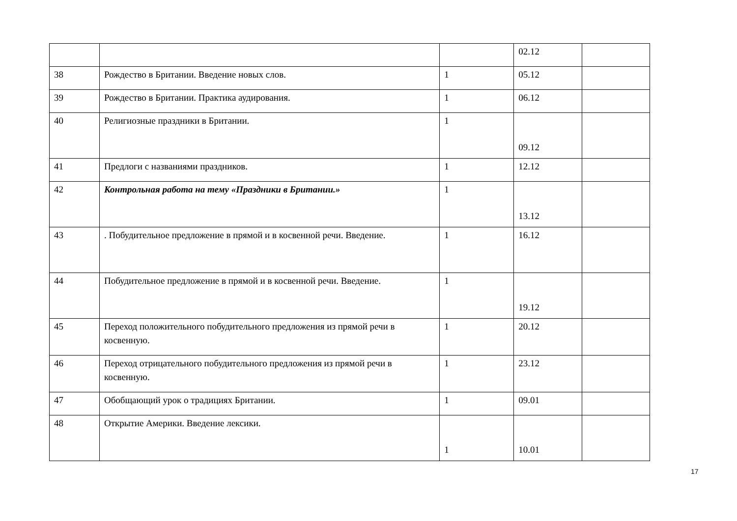| | | | 02.12 | |
| 38 | Рождество в Британии. Введение новых слов. | 1 | 05.12 | |
| 39 | Рождество в Британии. Практика аудирования. | 1 | 06.12 | |
| 40 | Религиозные праздники в Британии. | 1 | 09.12 | |
| 41 | Предлоги с названиями праздников. | 1 | 12.12 | |
| 42 | Контрольная работа на тему «Праздники в Британии.» | 1 | 13.12 | |
| 43 | . Побудительное предложение в прямой и в косвенной речи. Введение. | 1 | 16.12 | |
| 44 | Побудительное предложение в прямой и в косвенной речи. Введение. | 1 | 19.12 | |
| 45 | Переход положительного побудительного предложения из прямой речи в косвенную. | 1 | 20.12 | |
| 46 | Переход отрицательного побудительного предложения из прямой речи в косвенную. | 1 | 23.12 | |
| 47 | Обобщающий урок о традициях Британии. | 1 | 09.01 | |
| 48 | Открытие Америки. Введение лексики. | 1 | 10.01 | |
17